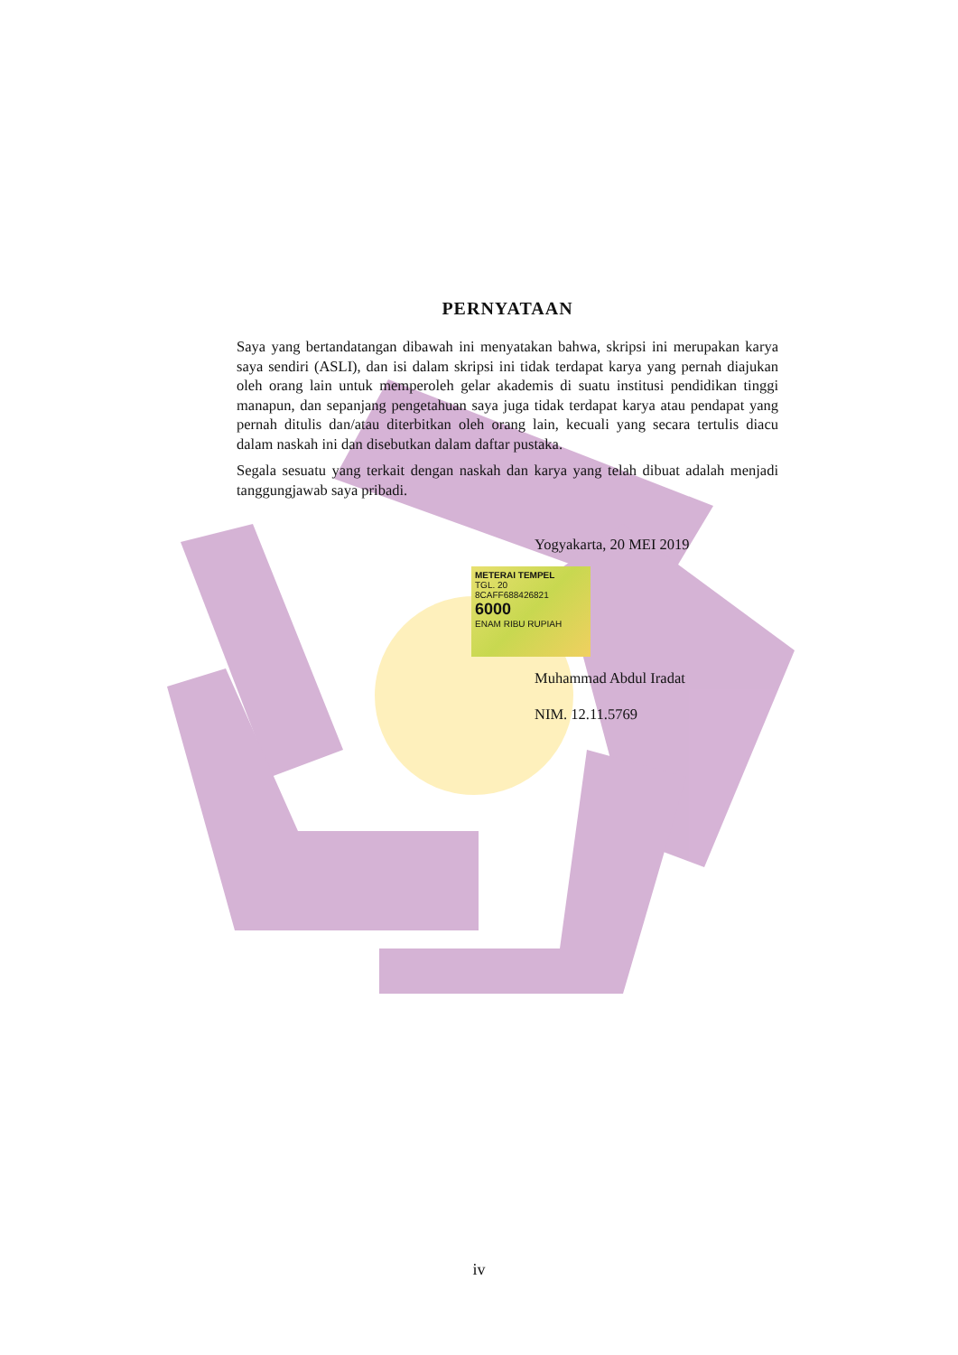PERNYATAAN
Saya yang bertandatangan dibawah ini menyatakan bahwa, skripsi ini merupakan karya saya sendiri (ASLI), dan isi dalam skripsi ini tidak terdapat karya yang pernah diajukan oleh orang lain untuk memperoleh gelar akademis di suatu institusi pendidikan tinggi manapun, dan sepanjang pengetahuan saya juga tidak terdapat karya atau pendapat yang pernah ditulis dan/atau diterbitkan oleh orang lain, kecuali yang secara tertulis diacu dalam naskah ini dan disebutkan dalam daftar pustaka.
Segala sesuatu yang terkait dengan naskah dan karya yang telah dibuat adalah menjadi tanggungjawab saya pribadi.
Yogyakarta, 20 MEI 2019
METERAI TEMPEL
TGL. 20
8CAFF688426821
6000
ENAM RIBU RUPIAH
Muhammad Abdul Iradat
NIM. 12.11.5769
iv